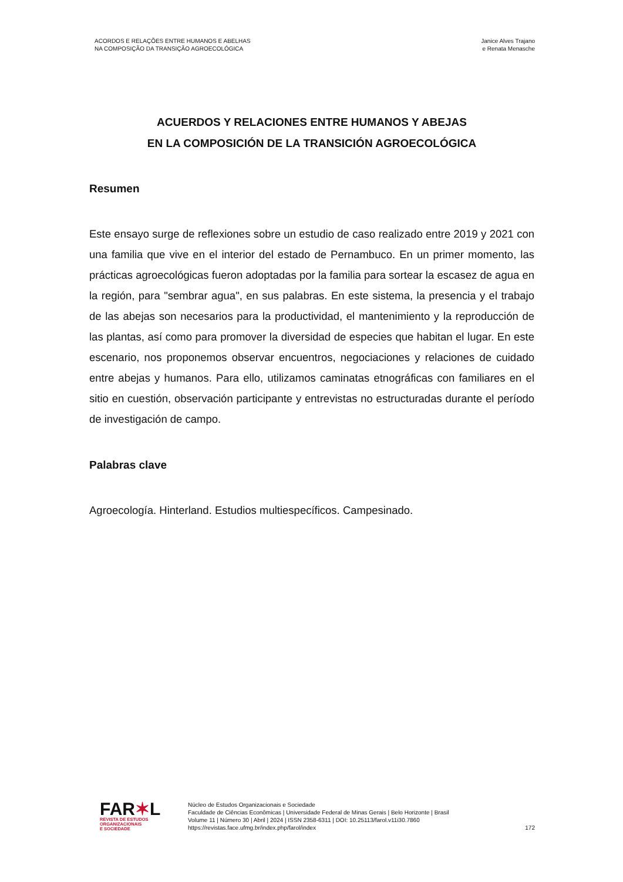ACORDOS E RELAÇÕES ENTRE HUMANOS E ABELHAS
NA COMPOSIÇÃO DA TRANSIÇÃO AGROECOLÓGICA
Janice Alves Trajano
e Renata Menasche
ACUERDOS Y RELACIONES ENTRE HUMANOS Y ABEJAS
EN LA COMPOSICIÓN DE LA TRANSICIÓN AGROECOLÓGICA
Resumen
Este ensayo surge de reflexiones sobre un estudio de caso realizado entre 2019 y 2021 con una familia que vive en el interior del estado de Pernambuco. En un primer momento, las prácticas agroecológicas fueron adoptadas por la familia para sortear la escasez de agua en la región, para "sembrar agua", en sus palabras. En este sistema, la presencia y el trabajo de las abejas son necesarios para la productividad, el mantenimiento y la reproducción de las plantas, así como para promover la diversidad de especies que habitan el lugar. En este escenario, nos proponemos observar encuentros, negociaciones y relaciones de cuidado entre abejas y humanos. Para ello, utilizamos caminatas etnográficas con familiares en el sitio en cuestión, observación participante y entrevistas no estructuradas durante el período de investigación de campo.
Palabras clave
Agroecología. Hinterland. Estudios multiespecíficos. Campesinado.
FAR✶L
REVISTA DE ESTUDOS
ORGANIZACIONAIS
E SOCIEDADE
Núcleo de Estudos Organizacionais e Sociedade
Faculdade de Ciências Econômicas | Universidade Federal de Minas Gerais | Belo Horizonte | Brasil
Volume 11 | Número 30 | Abril | 2024 | ISSN 2358-6311 | DOI: 10.25113/farol.v11i30.7860
https://revistas.face.ufmg.br/index.php/farol/index
172